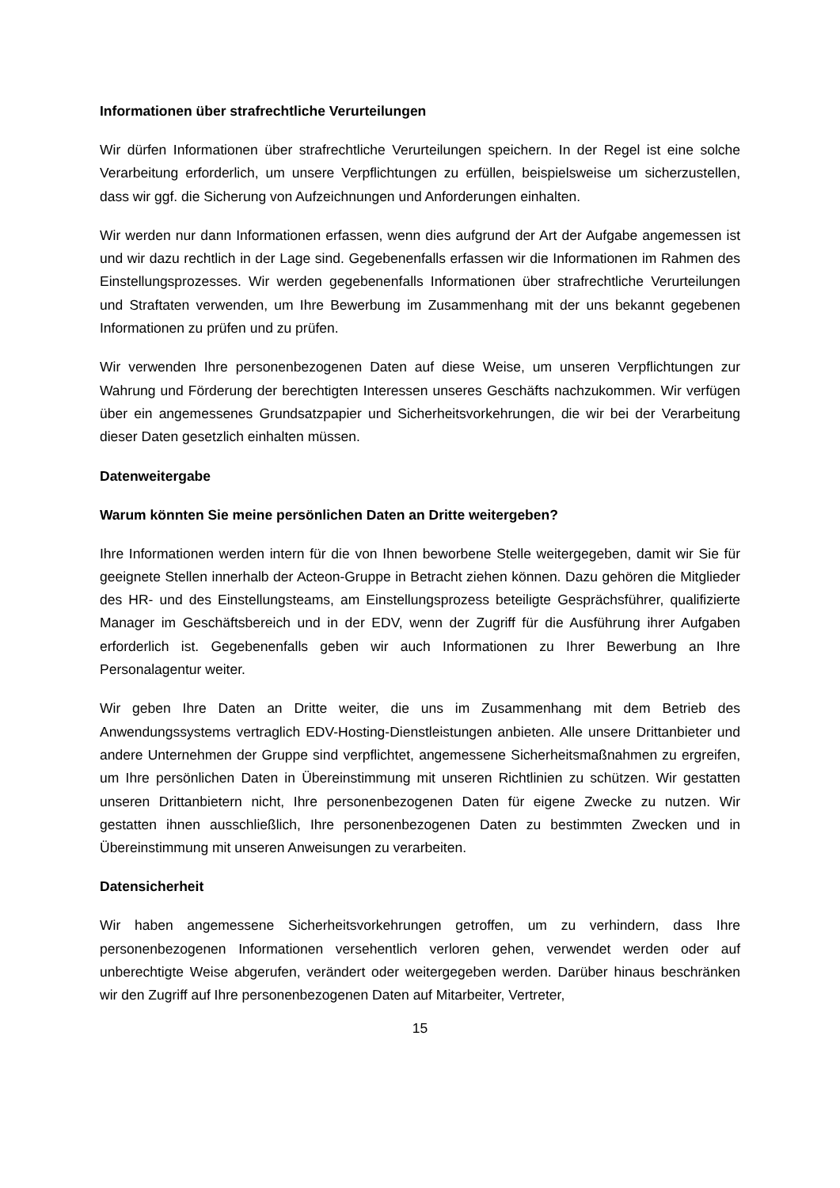Informationen über strafrechtliche Verurteilungen
Wir dürfen Informationen über strafrechtliche Verurteilungen speichern. In der Regel ist eine solche Verarbeitung erforderlich, um unsere Verpflichtungen zu erfüllen, beispielsweise um sicherzustellen, dass wir ggf. die Sicherung von Aufzeichnungen und Anforderungen einhalten.
Wir werden nur dann Informationen erfassen, wenn dies aufgrund der Art der Aufgabe angemessen ist und wir dazu rechtlich in der Lage sind. Gegebenenfalls erfassen wir die Informationen im Rahmen des Einstellungsprozesses. Wir werden gegebenenfalls Informationen über strafrechtliche Verurteilungen und Straftaten verwenden, um Ihre Bewerbung im Zusammenhang mit der uns bekannt gegebenen Informationen zu prüfen und zu prüfen.
Wir verwenden Ihre personenbezogenen Daten auf diese Weise, um unseren Verpflichtungen zur Wahrung und Förderung der berechtigten Interessen unseres Geschäfts nachzukommen. Wir verfügen über ein angemessenes Grundsatzpapier und Sicherheitsvorkehrungen, die wir bei der Verarbeitung dieser Daten gesetzlich einhalten müssen.
Datenweitergabe
Warum könnten Sie meine persönlichen Daten an Dritte weitergeben?
Ihre Informationen werden intern für die von Ihnen beworbene Stelle weitergegeben, damit wir Sie für geeignete Stellen innerhalb der Acteon-Gruppe in Betracht ziehen können. Dazu gehören die Mitglieder des HR- und des Einstellungsteams, am Einstellungsprozess beteiligte Gesprächsführer, qualifizierte Manager im Geschäftsbereich und in der EDV, wenn der Zugriff für die Ausführung ihrer Aufgaben erforderlich ist. Gegebenenfalls geben wir auch Informationen zu Ihrer Bewerbung an Ihre Personalagentur weiter.
Wir geben Ihre Daten an Dritte weiter, die uns im Zusammenhang mit dem Betrieb des Anwendungssystems vertraglich EDV-Hosting-Dienstleistungen anbieten. Alle unsere Drittanbieter und andere Unternehmen der Gruppe sind verpflichtet, angemessene Sicherheitsmaßnahmen zu ergreifen, um Ihre persönlichen Daten in Übereinstimmung mit unseren Richtlinien zu schützen. Wir gestatten unseren Drittanbietern nicht, Ihre personenbezogenen Daten für eigene Zwecke zu nutzen. Wir gestatten ihnen ausschließlich, Ihre personenbezogenen Daten zu bestimmten Zwecken und in Übereinstimmung mit unseren Anweisungen zu verarbeiten.
Datensicherheit
Wir haben angemessene Sicherheitsvorkehrungen getroffen, um zu verhindern, dass Ihre personenbezogenen Informationen versehentlich verloren gehen, verwendet werden oder auf unberechtigte Weise abgerufen, verändert oder weitergegeben werden. Darüber hinaus beschränken wir den Zugriff auf Ihre personenbezogenen Daten auf Mitarbeiter, Vertreter,
15